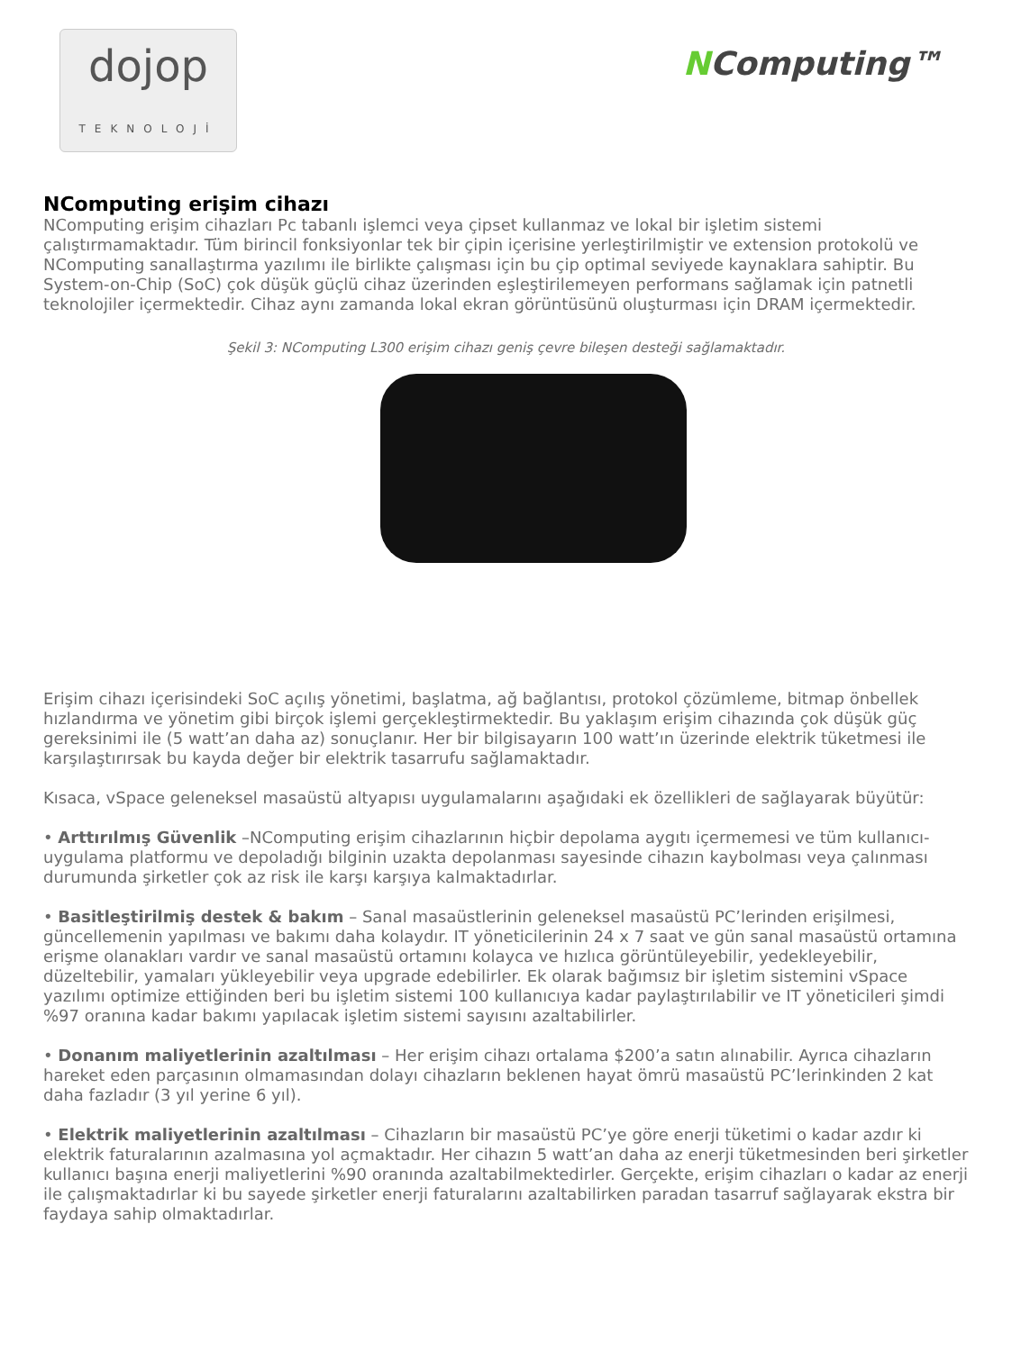dojop
TEKNOLOJİ
NComputing™
NComputing erişim cihazı
NComputing erişim cihazları Pc tabanlı işlemci veya çipset kullanmaz ve lokal bir işletim sistemi çalıştırmamaktadır. Tüm birincil fonksiyonlar tek bir çipin içerisine yerleştirilmiştir ve extension protokolü ve NComputing sanallaştırma yazılımı ile birlikte çalışması için bu çip optimal seviyede kaynaklara sahiptir. Bu System-on-Chip (SoC) çok düşük güçlü cihaz üzerinden eşleştirilemeyen performans sağlamak için patnetli teknolojiler içermektedir. Cihaz aynı zamanda lokal ekran görüntüsünü oluşturması için DRAM içermektedir.
Şekil 3: NComputing L300 erişim cihazı geniş çevre bileşen desteği sağlamaktadır.
Erişim cihazı içerisindeki SoC açılış yönetimi, başlatma, ağ bağlantısı, protokol çözümleme, bitmap önbellek hızlandırma ve yönetim gibi birçok işlemi gerçekleştirmektedir. Bu yaklaşım erişim cihazında çok düşük güç gereksinimi ile (5 watt’an daha az) sonuçlanır. Her bir bilgisayarın 100 watt’ın üzerinde elektrik tüketmesi ile karşılaştırırsak bu kayda değer bir elektrik tasarrufu sağlamaktadır.
Kısaca, vSpace geleneksel masaüstü altyapısı uygulamalarını aşağıdaki ek özellikleri de sağlayarak büyütür:
• Arttırılmış Güvenlik –NComputing erişim cihazlarının hiçbir depolama aygıtı içermemesi ve tüm kullanıcı-uygulama platformu ve depoladığı bilginin uzakta depolanması sayesinde cihazın kaybolması veya çalınması durumunda şirketler çok az risk ile karşı karşıya kalmaktadırlar.
• Basitleştirilmiş destek & bakım – Sanal masaüstlerinin geleneksel masaüstü PC’lerinden erişilmesi, güncellemenin yapılması ve bakımı daha kolaydır. IT yöneticilerinin 24 x 7 saat ve gün sanal masaüstü ortamına erişme olanakları vardır ve sanal masaüstü ortamını kolayca ve hızlıca görüntüleyebilir, yedekleyebilir, düzeltebilir, yamaları yükleyebilir veya upgrade edebilirler. Ek olarak bağımsız bir işletim sistemini vSpace yazılımı optimize ettiğinden beri bu işletim sistemi 100 kullanıcıya kadar paylaştırılabilir ve IT yöneticileri şimdi %97 oranına kadar bakımı yapılacak işletim sistemi sayısını azaltabilirler.
• Donanım maliyetlerinin azaltılması – Her erişim cihazı ortalama $200’a satın alınabilir. Ayrıca cihazların hareket eden parçasının olmamasından dolayı cihazların beklenen hayat ömrü masaüstü PC’lerinkinden 2 kat daha fazladır (3 yıl yerine 6 yıl).
• Elektrik maliyetlerinin azaltılması – Cihazların bir masaüstü PC’ye göre enerji tüketimi o kadar azdır ki elektrik faturalarının azalmasına yol açmaktadır. Her cihazın 5 watt’an daha az enerji tüketmesinden beri şirketler kullanıcı başına enerji maliyetlerini %90 oranında azaltabilmektedirler. Gerçekte, erişim cihazları o kadar az enerji ile çalışmaktadırlar ki bu sayede şirketler enerji faturalarını azaltabilirken paradan tasarruf sağlayarak ekstra bir faydaya sahip olmaktadırlar.